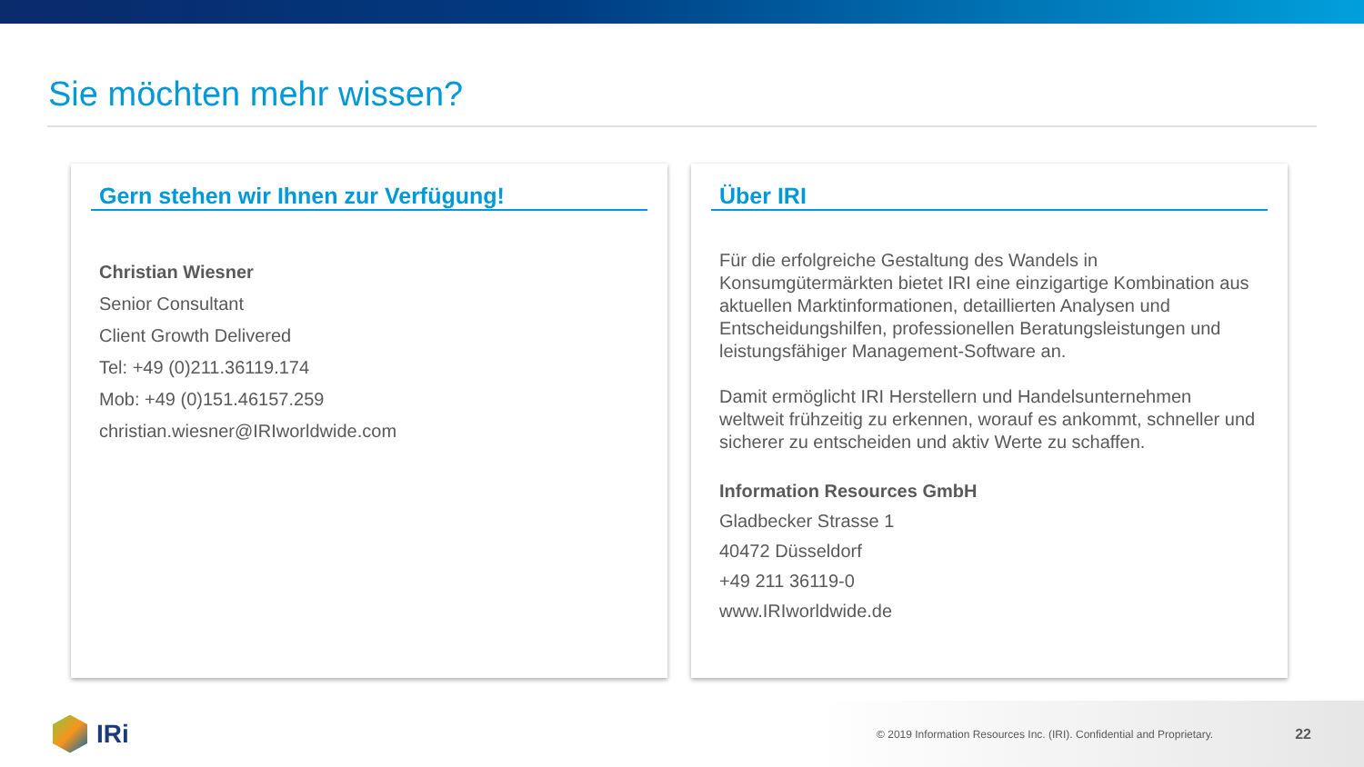Sie möchten mehr wissen?
Gern stehen wir Ihnen zur Verfügung!
Christian Wiesner
Senior Consultant
Client Growth Delivered
Tel: +49 (0)211.36119.174
Mob: +49 (0)151.46157.259
christian.wiesner@IRIworldwide.com
Über IRI
Für die erfolgreiche Gestaltung des Wandels in Konsumgütermärkten bietet IRI eine einzigartige Kombination aus aktuellen Marktinformationen, detaillierten Analysen und Entscheidungshilfen, professionellen Beratungsleistungen und leistungsfähiger Management-Software an.
Damit ermöglicht IRI Herstellern und Handelsunternehmen weltweit frühzeitig zu erkennen, worauf es ankommt, schneller und sicherer zu entscheiden und aktiv Werte zu schaffen.
Information Resources GmbH
Gladbecker Strasse 1
40472 Düsseldorf
+49 211 36119-0
www.IRIworldwide.de
IRi
© 2019 Information Resources Inc. (IRI). Confidential and Proprietary. 22